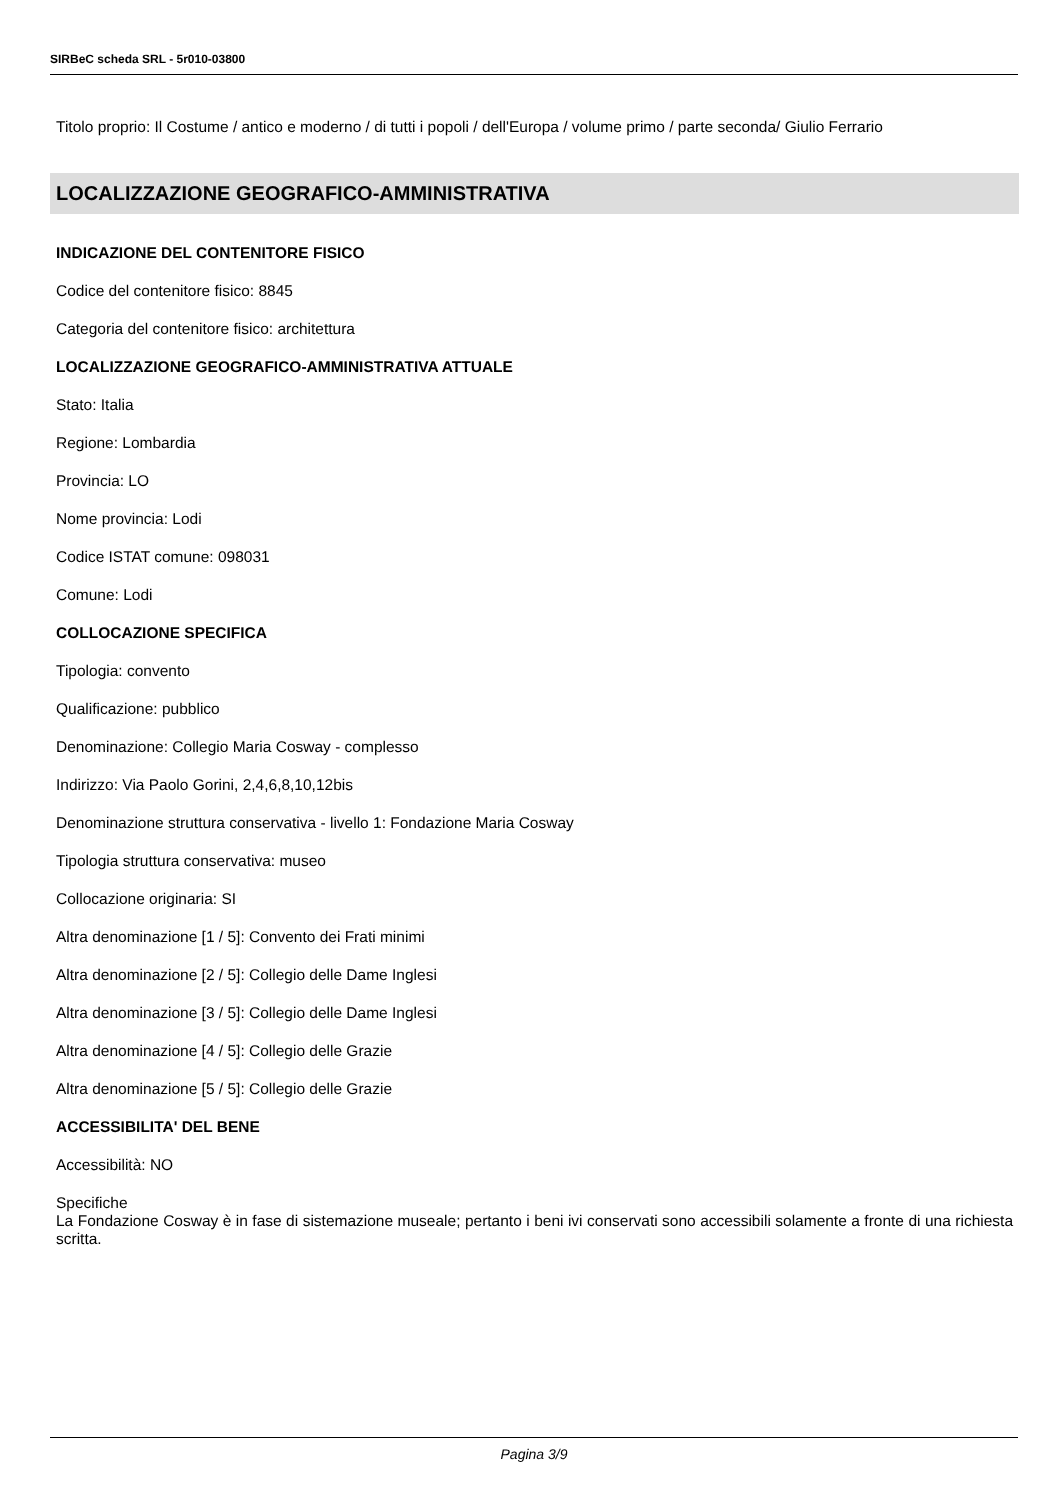SIRBeC scheda SRL - 5r010-03800
Titolo proprio: Il Costume / antico e moderno / di tutti i popoli / dell'Europa / volume primo / parte seconda/ Giulio Ferrario
LOCALIZZAZIONE GEOGRAFICO-AMMINISTRATIVA
INDICAZIONE DEL CONTENITORE FISICO
Codice del contenitore fisico: 8845
Categoria del contenitore fisico: architettura
LOCALIZZAZIONE GEOGRAFICO-AMMINISTRATIVA ATTUALE
Stato: Italia
Regione: Lombardia
Provincia: LO
Nome provincia: Lodi
Codice ISTAT comune: 098031
Comune: Lodi
COLLOCAZIONE SPECIFICA
Tipologia: convento
Qualificazione: pubblico
Denominazione: Collegio Maria Cosway - complesso
Indirizzo: Via Paolo Gorini, 2,4,6,8,10,12bis
Denominazione struttura conservativa - livello 1: Fondazione Maria Cosway
Tipologia struttura conservativa: museo
Collocazione originaria: SI
Altra denominazione [1 / 5]: Convento dei Frati minimi
Altra denominazione [2 / 5]: Collegio delle Dame Inglesi
Altra denominazione [3 / 5]: Collegio delle Dame Inglesi
Altra denominazione [4 / 5]: Collegio delle Grazie
Altra denominazione [5 / 5]: Collegio delle Grazie
ACCESSIBILITA' DEL BENE
Accessibilità: NO
Specifiche
La Fondazione Cosway è in fase di sistemazione museale; pertanto i beni ivi conservati sono accessibili solamente a fronte di una richiesta scritta.
Pagina 3/9